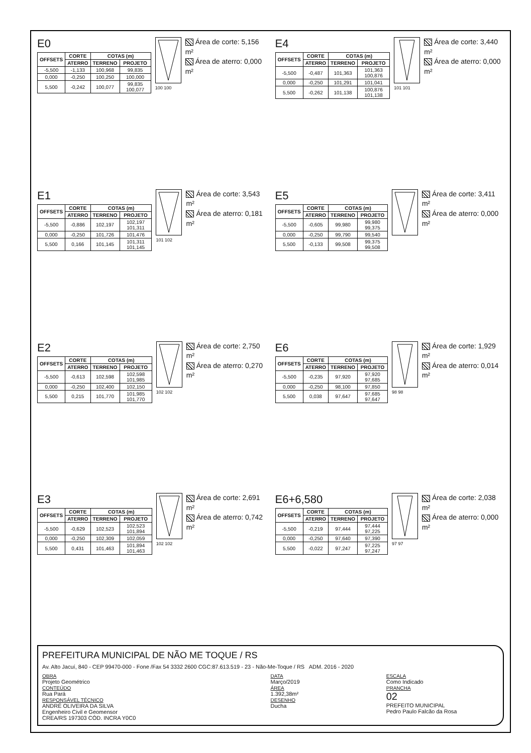E0
| OFFSETS | CORTE | COTAS (m) | |
| --- | --- | --- | --- |
| | ATERRO | TERRENO | PROJETO |
| -5,500 | -1,133 | 100,968 | 99,835 |
| 0,000 | -0,250 | 100,250 | 100,000 |
| 5,500 | -0,242 | 100,077 | 99,835 100,077 |
100 100
Área de corte: 5,156 m²
Área de aterro: 0,000 m²
E4
| OFFSETS | CORTE | COTAS (m) | |
| --- | --- | --- | --- |
| | ATERRO | TERRENO | PROJETO |
| -5,500 | -0,487 | 101,363 | 101,363 100,876 |
| 0,000 | -0,250 | 101,291 | 101,041 |
| 5,500 | -0,262 | 101,138 | 100,876 101,138 |
101 101
Área de corte: 3,440 m²
Área de aterro: 0,000 m²
E1
| OFFSETS | CORTE | COTAS (m) | |
| --- | --- | --- | --- |
| | ATERRO | TERRENO | PROJETO |
| -5,500 | -0,886 | 102,197 | 102,197 101,311 |
| 0,000 | -0,250 | 101,726 | 101,476 |
| 5,500 | 0,166 | 101,145 | 101,311 101,145 |
101 102
Área de corte: 3,543 m²
Área de aterro: 0,181 m²
E5
| OFFSETS | CORTE | COTAS (m) | |
| --- | --- | --- | --- |
| | ATERRO | TERRENO | PROJETO |
| -5,500 | -0,605 | 99,980 | 99,980 99,375 |
| 0,000 | -0,250 | 99,790 | 99,540 |
| 5,500 | -0,133 | 99,508 | 99,375 99,508 |
Área de corte: 3,411 m²
Área de aterro: 0,000 m²
E2
| OFFSETS | CORTE | COTAS (m) | |
| --- | --- | --- | --- |
| | ATERRO | TERRENO | PROJETO |
| -5,500 | -0,613 | 102,598 | 102,598 101,985 |
| 0,000 | -0,250 | 102,400 | 102,150 |
| 5,500 | 0,215 | 101,770 | 101,985 101,770 |
102 102
Área de corte: 2,750 m²
Área de aterro: 0,270 m²
E6
| OFFSETS | CORTE | COTAS (m) | |
| --- | --- | --- | --- |
| | ATERRO | TERRENO | PROJETO |
| -5,500 | -0,235 | 97,920 | 97,920 97,685 |
| 0,000 | -0,250 | 98,100 | 97,850 |
| 5,500 | 0,038 | 97,647 | 97,685 97,647 |
98 98
Área de corte: 1,929 m²
Área de aterro: 0,014 m²
E3
| OFFSETS | CORTE | COTAS (m) | |
| --- | --- | --- | --- |
| | ATERRO | TERRENO | PROJETO |
| -5,500 | -0,629 | 102,523 | 102,523 101,894 |
| 0,000 | -0,250 | 102,309 | 102,059 |
| 5,500 | 0,431 | 101,463 | 101,894 101,463 |
102 102
Área de corte: 2,691 m²
Área de aterro: 0,742 m²
E6+6,580
| OFFSETS | CORTE | COTAS (m) | |
| --- | --- | --- | --- |
| | ATERRO | TERRENO | PROJETO |
| -5,500 | -0,219 | 97,444 | 97,444 97,225 |
| 0,000 | -0,250 | 97,640 | 97,390 |
| 5,500 | -0,022 | 97,247 | 97,225 97,247 |
97 97
Área de corte: 2,038 m²
Área de aterro: 0,000 m²
PREFEITURA MUNICIPAL DE NÃO ME TOQUE / RS
Av. Alto Jacuí, 840 - CEP 99470-000 - Fone /Fax 54 3332 2600 CGC:87.613.519 - 23 - Não-Me-Toque / RS ADM. 2016 - 2020
OBRA
Projeto Geométrico
CONTEÚDO
Rua Pará
RESPONSÁVEL TÉCNICO
ANDRÉ OLIVEIRA DA SILVA
Engenheiro Civil e Geomensor
CREA/RS 197303 CÓD. INCRA Y0C0
DATA
Março/2019
ÁREA
1.392,38m²
DESENHO
Ducha
ESCALA
Como Indicado
PRANCHA
02
PREFEITO MUNICIPAL
Pedro Paulo Falcão da Rosa